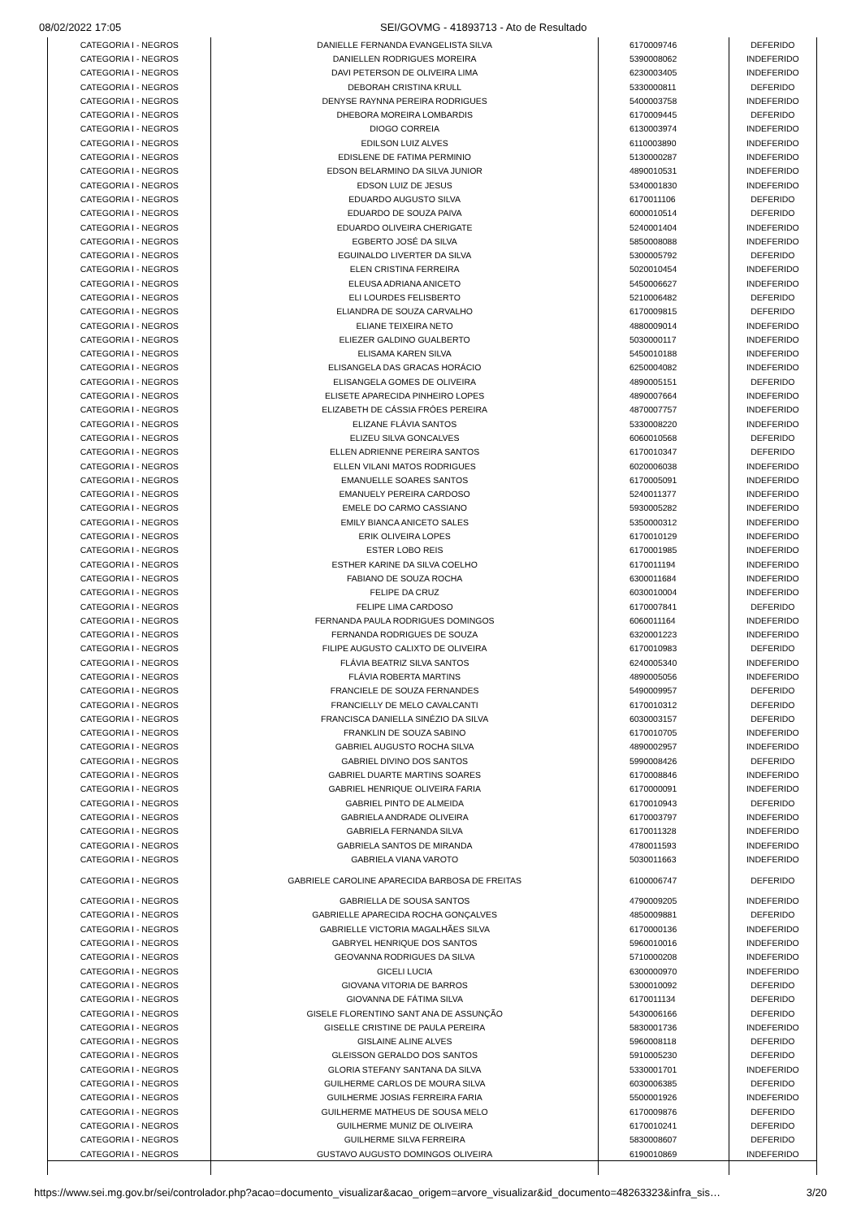08/02/2022 17:05 SEI/GOVMG - 41893713 - Ato de Resultado
| CATEGORIA I - NEGROS | DANIELLE FERNANDA EVANGELISTA SILVA | 6170009746 | DEFERIDO |
| CATEGORIA I - NEGROS | DANIELLEN RODRIGUES MOREIRA | 5390008062 | INDEFERIDO |
| CATEGORIA I - NEGROS | DAVI PETERSON DE OLIVEIRA LIMA | 6230003405 | INDEFERIDO |
| CATEGORIA I - NEGROS | DEBORAH CRISTINA KRULL | 5330000811 | DEFERIDO |
| CATEGORIA I - NEGROS | DENYSE RAYNNA PEREIRA RODRIGUES | 5400003758 | INDEFERIDO |
| CATEGORIA I - NEGROS | DHEBORA MOREIRA LOMBARDIS | 6170009445 | DEFERIDO |
| CATEGORIA I - NEGROS | DIOGO CORREIA | 6130003974 | INDEFERIDO |
| CATEGORIA I - NEGROS | EDILSON LUIZ ALVES | 6110003890 | INDEFERIDO |
| CATEGORIA I - NEGROS | EDISLENE DE FATIMA PERMINIO | 5130000287 | INDEFERIDO |
| CATEGORIA I - NEGROS | EDSON BELARMINO DA SILVA JUNIOR | 4890010531 | INDEFERIDO |
| CATEGORIA I - NEGROS | EDSON LUIZ DE JESUS | 5340001830 | INDEFERIDO |
| CATEGORIA I - NEGROS | EDUARDO AUGUSTO SILVA | 6170011106 | DEFERIDO |
| CATEGORIA I - NEGROS | EDUARDO DE SOUZA PAIVA | 6000010514 | DEFERIDO |
| CATEGORIA I - NEGROS | EDUARDO OLIVEIRA CHERIGATE | 5240001404 | INDEFERIDO |
| CATEGORIA I - NEGROS | EGBERTO JOSÉ DA SILVA | 5850008088 | INDEFERIDO |
| CATEGORIA I - NEGROS | EGUINALDO LIVERTER DA SILVA | 5300005792 | DEFERIDO |
| CATEGORIA I - NEGROS | ELEN CRISTINA FERREIRA | 5020010454 | INDEFERIDO |
| CATEGORIA I - NEGROS | ELEUSA ADRIANA ANICETO | 5450006627 | INDEFERIDO |
| CATEGORIA I - NEGROS | ELI LOURDES FELISBERTO | 5210006482 | DEFERIDO |
| CATEGORIA I - NEGROS | ELIANDRA DE SOUZA CARVALHO | 6170009815 | DEFERIDO |
| CATEGORIA I - NEGROS | ELIANE TEIXEIRA NETO | 4880009014 | INDEFERIDO |
| CATEGORIA I - NEGROS | ELIEZER GALDINO GUALBERTO | 5030000117 | INDEFERIDO |
| CATEGORIA I - NEGROS | ELISAMA KAREN SILVA | 5450010188 | INDEFERIDO |
| CATEGORIA I - NEGROS | ELISANGELA DAS GRACAS HORÁCIO | 6250004082 | INDEFERIDO |
| CATEGORIA I - NEGROS | ELISANGELA GOMES DE OLIVEIRA | 4890005151 | DEFERIDO |
| CATEGORIA I - NEGROS | ELISETE APARECIDA PINHEIRO LOPES | 4890007664 | INDEFERIDO |
| CATEGORIA I - NEGROS | ELIZABETH DE CÁSSIA FRÓES PEREIRA | 4870007757 | INDEFERIDO |
| CATEGORIA I - NEGROS | ELIZANE FLÁVIA SANTOS | 5330008220 | INDEFERIDO |
| CATEGORIA I - NEGROS | ELIZEU SILVA GONCALVES | 6060010568 | DEFERIDO |
| CATEGORIA I - NEGROS | ELLEN ADRIENNE PEREIRA SANTOS | 6170010347 | DEFERIDO |
| CATEGORIA I - NEGROS | ELLEN VILANI MATOS RODRIGUES | 6020006038 | INDEFERIDO |
| CATEGORIA I - NEGROS | EMANUELLE SOARES SANTOS | 6170005091 | INDEFERIDO |
| CATEGORIA I - NEGROS | EMANUELY PEREIRA CARDOSO | 5240011377 | INDEFERIDO |
| CATEGORIA I - NEGROS | EMELE DO CARMO CASSIANO | 5930005282 | INDEFERIDO |
| CATEGORIA I - NEGROS | EMILY BIANCA ANICETO SALES | 5350000312 | INDEFERIDO |
| CATEGORIA I - NEGROS | ERIK OLIVEIRA LOPES | 6170010129 | INDEFERIDO |
| CATEGORIA I - NEGROS | ESTER LOBO REIS | 6170001985 | INDEFERIDO |
| CATEGORIA I - NEGROS | ESTHER KARINE DA SILVA COELHO | 6170011194 | INDEFERIDO |
| CATEGORIA I - NEGROS | FABIANO DE SOUZA ROCHA | 6300011684 | INDEFERIDO |
| CATEGORIA I - NEGROS | FELIPE DA CRUZ | 6030010004 | INDEFERIDO |
| CATEGORIA I - NEGROS | FELIPE LIMA CARDOSO | 6170007841 | DEFERIDO |
| CATEGORIA I - NEGROS | FERNANDA PAULA RODRIGUES DOMINGOS | 6060011164 | INDEFERIDO |
| CATEGORIA I - NEGROS | FERNANDA RODRIGUES DE SOUZA | 6320001223 | INDEFERIDO |
| CATEGORIA I - NEGROS | FILIPE AUGUSTO CALIXTO DE OLIVEIRA | 6170010983 | DEFERIDO |
| CATEGORIA I - NEGROS | FLÁVIA BEATRIZ SILVA SANTOS | 6240005340 | INDEFERIDO |
| CATEGORIA I - NEGROS | FLÁVIA ROBERTA MARTINS | 4890005056 | INDEFERIDO |
| CATEGORIA I - NEGROS | FRANCIELE DE SOUZA FERNANDES | 5490009957 | DEFERIDO |
| CATEGORIA I - NEGROS | FRANCIELLY DE MELO CAVALCANTI | 6170010312 | DEFERIDO |
| CATEGORIA I - NEGROS | FRANCISCA DANIELLA SINÉZIO DA SILVA | 6030003157 | DEFERIDO |
| CATEGORIA I - NEGROS | FRANKLIN DE SOUZA SABINO | 6170010705 | INDEFERIDO |
| CATEGORIA I - NEGROS | GABRIEL AUGUSTO ROCHA SILVA | 4890002957 | INDEFERIDO |
| CATEGORIA I - NEGROS | GABRIEL DIVINO DOS SANTOS | 5990008426 | DEFERIDO |
| CATEGORIA I - NEGROS | GABRIEL DUARTE MARTINS SOARES | 6170008846 | INDEFERIDO |
| CATEGORIA I - NEGROS | GABRIEL HENRIQUE OLIVEIRA FARIA | 6170000091 | INDEFERIDO |
| CATEGORIA I - NEGROS | GABRIEL PINTO DE ALMEIDA | 6170010943 | DEFERIDO |
| CATEGORIA I - NEGROS | GABRIELA ANDRADE OLIVEIRA | 6170003797 | INDEFERIDO |
| CATEGORIA I - NEGROS | GABRIELA FERNANDA SILVA | 6170011328 | INDEFERIDO |
| CATEGORIA I - NEGROS | GABRIELA SANTOS DE MIRANDA | 4780011593 | INDEFERIDO |
| CATEGORIA I - NEGROS | GABRIELA VIANA VAROTO | 5030011663 | INDEFERIDO |
| CATEGORIA I - NEGROS | GABRIELE CAROLINE APARECIDA BARBOSA DE FREITAS | 6100006747 | DEFERIDO |
| CATEGORIA I - NEGROS | GABRIELLA DE SOUSA SANTOS | 4790009205 | INDEFERIDO |
| CATEGORIA I - NEGROS | GABRIELLE APARECIDA ROCHA GONÇALVES | 4850009881 | DEFERIDO |
| CATEGORIA I - NEGROS | GABRIELLE VICTORIA MAGALHÃES SILVA | 6170000136 | INDEFERIDO |
| CATEGORIA I - NEGROS | GABRYEL HENRIQUE DOS SANTOS | 5960010016 | INDEFERIDO |
| CATEGORIA I - NEGROS | GEOVANNA RODRIGUES DA SILVA | 5710000208 | INDEFERIDO |
| CATEGORIA I - NEGROS | GICELI LUCIA | 6300000970 | INDEFERIDO |
| CATEGORIA I - NEGROS | GIOVANA VITORIA DE BARROS | 5300010092 | DEFERIDO |
| CATEGORIA I - NEGROS | GIOVANNA DE FÁTIMA SILVA | 6170011134 | DEFERIDO |
| CATEGORIA I - NEGROS | GISELE FLORENTINO SANT ANA DE ASSUNÇÃO | 5430006166 | DEFERIDO |
| CATEGORIA I - NEGROS | GISELLE CRISTINE DE PAULA PEREIRA | 5830001736 | INDEFERIDO |
| CATEGORIA I - NEGROS | GISLAINE ALINE ALVES | 5960008118 | DEFERIDO |
| CATEGORIA I - NEGROS | GLEISSON GERALDO DOS SANTOS | 5910005230 | DEFERIDO |
| CATEGORIA I - NEGROS | GLORIA STEFANY SANTANA DA SILVA | 5330001701 | INDEFERIDO |
| CATEGORIA I - NEGROS | GUILHERME CARLOS DE MOURA SILVA | 6030006385 | DEFERIDO |
| CATEGORIA I - NEGROS | GUILHERME JOSIAS FERREIRA FARIA | 5500001926 | INDEFERIDO |
| CATEGORIA I - NEGROS | GUILHERME MATHEUS DE SOUSA MELO | 6170009876 | DEFERIDO |
| CATEGORIA I - NEGROS | GUILHERME MUNIZ DE OLIVEIRA | 6170010241 | DEFERIDO |
| CATEGORIA I - NEGROS | GUILHERME SILVA FERREIRA | 5830008607 | DEFERIDO |
| CATEGORIA I - NEGROS | GUSTAVO AUGUSTO DOMINGOS OLIVEIRA | 6190010869 | INDEFERIDO |
https://www.sei.mg.gov.br/sei/controlador.php?acao=documento_visualizar&acao_origem=arvore_visualizar&id_documento=48263323&infra_sis… 3/20